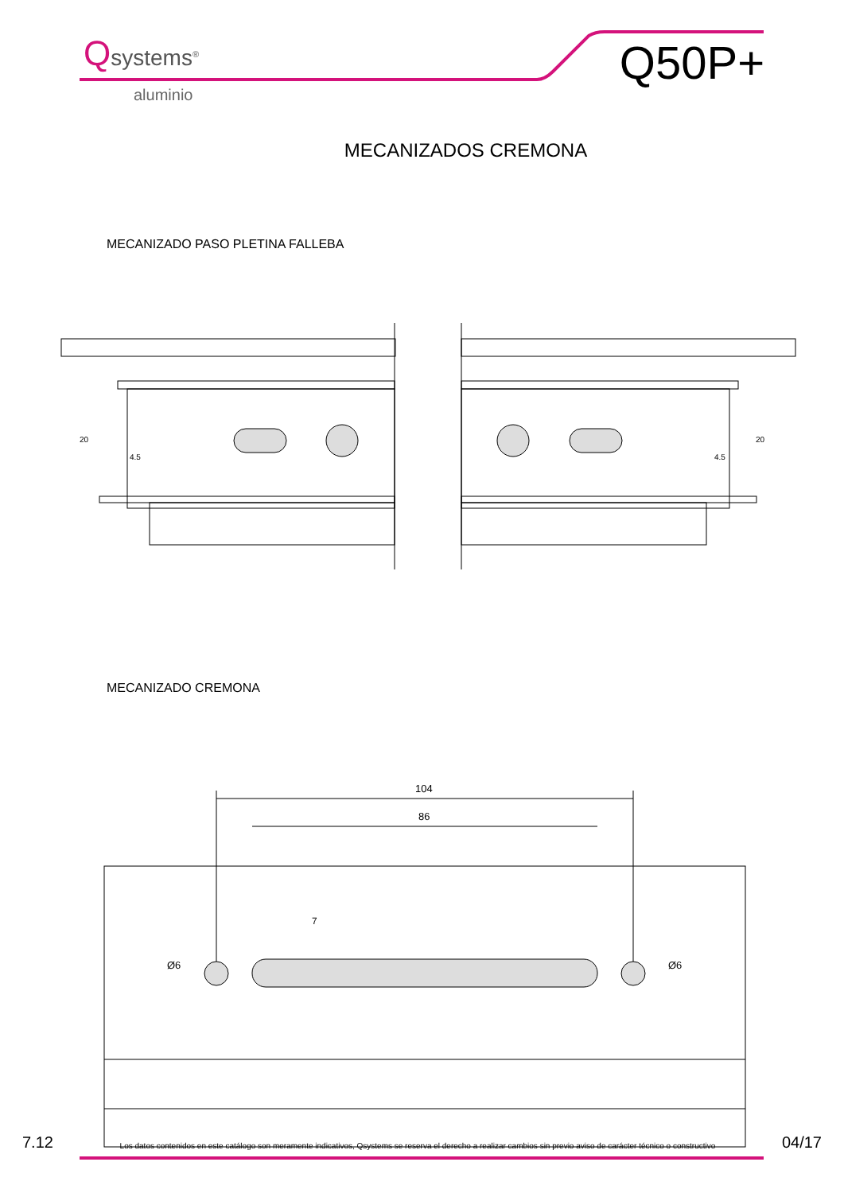Qsystems<sup>®</sup>
aluminio
Q50P+
MECANIZADOS CREMONA
MECANIZADO PASO PLETINA FALLEBA
20
4.5
20
4.5
MECANIZADO CREMONA
104
86
Ø6
Ø6
7
7.12 Los datos contenidos en este catálogo son meramente indicativos, Qsystems se reserva el derecho a realizar cambios sin previo aviso de carácter técnico o constructivo 04/17